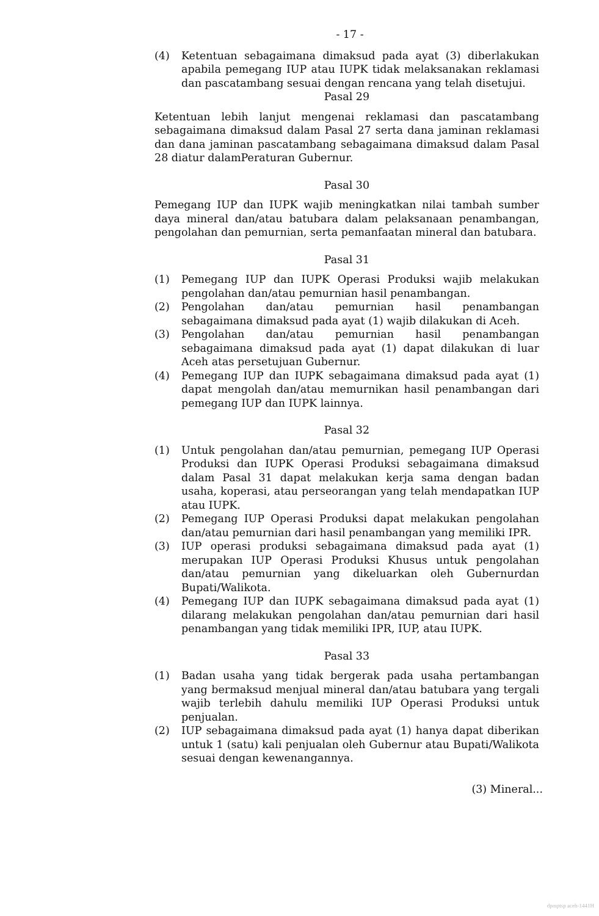- 17 -
(4) Ketentuan sebagaimana dimaksud pada ayat (3) diberlakukan apabila pemegang IUP atau IUPK tidak melaksanakan reklamasi dan pascatambang sesuai dengan rencana yang telah disetujui.
Pasal 29
Ketentuan lebih lanjut mengenai reklamasi dan pascatambang sebagaimana dimaksud dalam Pasal 27 serta dana jaminan reklamasi dan dana jaminan pascatambang sebagaimana dimaksud dalam Pasal 28 diatur dalamPeraturan Gubernur.
Pasal 30
Pemegang IUP dan IUPK wajib meningkatkan nilai tambah sumber daya mineral dan/atau batubara dalam pelaksanaan penambangan, pengolahan dan pemurnian, serta pemanfaatan mineral dan batubara.
Pasal 31
(1) Pemegang IUP dan IUPK Operasi Produksi wajib melakukan pengolahan dan/atau pemurnian hasil penambangan.
(2) Pengolahan dan/atau pemurnian hasil penambangan sebagaimana dimaksud pada ayat (1) wajib dilakukan di Aceh.
(3) Pengolahan dan/atau pemurnian hasil penambangan sebagaimana dimaksud pada ayat (1) dapat dilakukan di luar Aceh atas persetujuan Gubernur.
(4) Pemegang IUP dan IUPK sebagaimana dimaksud pada ayat (1) dapat mengolah dan/atau memurnikan hasil penambangan dari pemegang IUP dan IUPK lainnya.
Pasal 32
(1) Untuk pengolahan dan/atau pemurnian, pemegang IUP Operasi Produksi dan IUPK Operasi Produksi sebagaimana dimaksud dalam Pasal 31 dapat melakukan kerja sama dengan badan usaha, koperasi, atau perseorangan yang telah mendapatkan IUP atau IUPK.
(2) Pemegang IUP Operasi Produksi dapat melakukan pengolahan dan/atau pemurnian dari hasil penambangan yang memiliki IPR.
(3) IUP operasi produksi sebagaimana dimaksud pada ayat (1) merupakan IUP Operasi Produksi Khusus untuk pengolahan dan/atau pemurnian yang dikeluarkan oleh Gubernurdan Bupati/Walikota.
(4) Pemegang IUP dan IUPK sebagaimana dimaksud pada ayat (1) dilarang melakukan pengolahan dan/atau pemurnian dari hasil penambangan yang tidak memiliki IPR, IUP, atau IUPK.
Pasal 33
(1) Badan usaha yang tidak bergerak pada usaha pertambangan yang bermaksud menjual mineral dan/atau batubara yang tergali wajib terlebih dahulu memiliki IUP Operasi Produksi untuk penjualan.
(2) IUP sebagaimana dimaksud pada ayat (1) hanya dapat diberikan untuk 1 (satu) kali penjualan oleh Gubernur atau Bupati/Walikota sesuai dengan kewenangannya.
(3) Mineral...
dpmptsp aceh-1441H